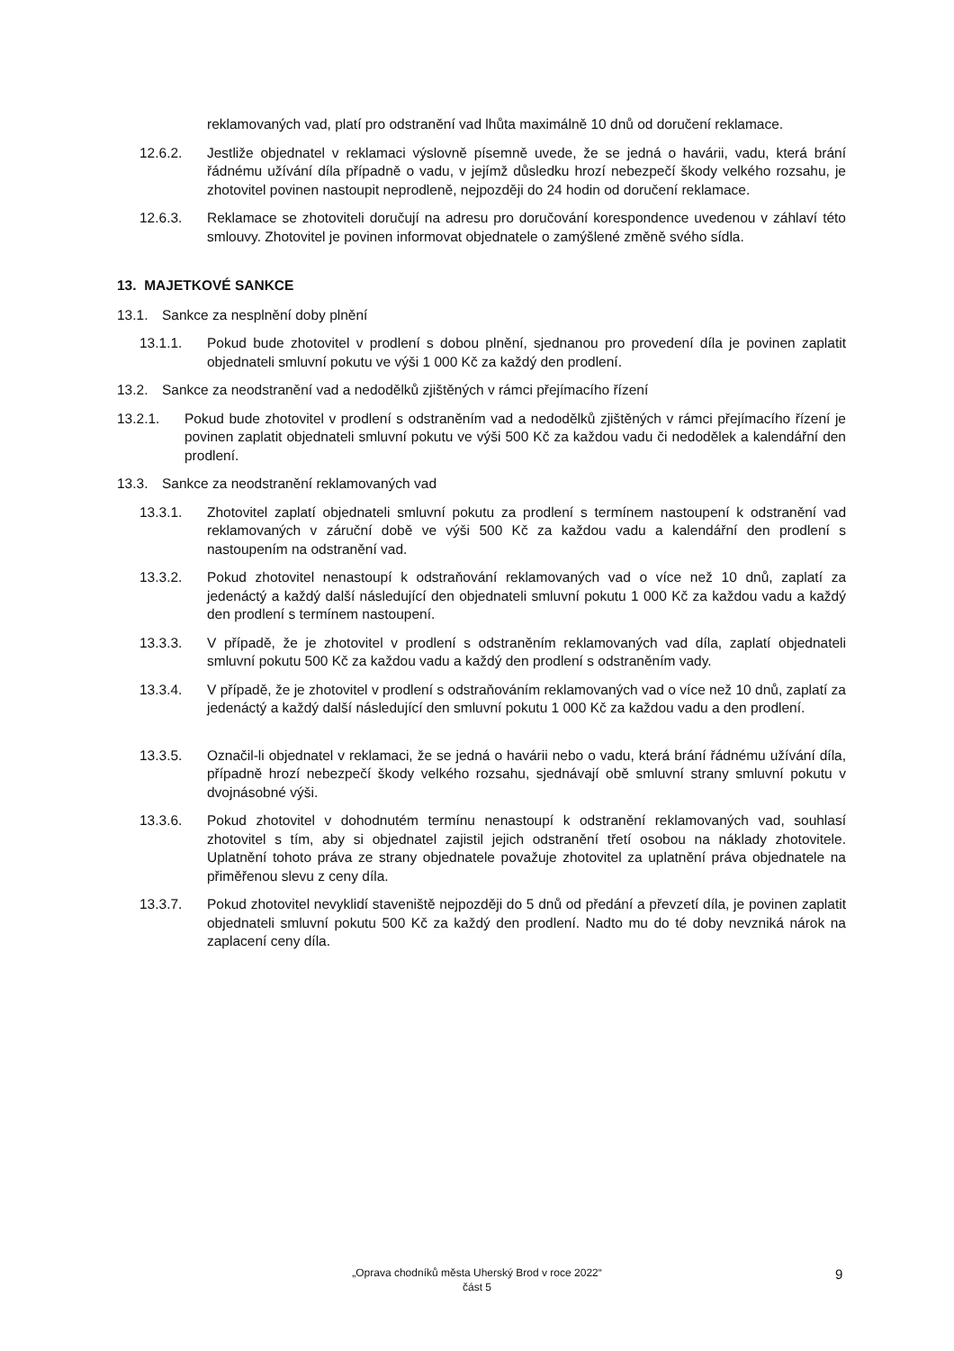reklamovaných vad, platí pro odstranění vad lhůta maximálně 10 dnů od doručení reklamace.
12.6.2. Jestliže objednatel v reklamaci výslovně písemně uvede, že se jedná o havárii, vadu, která brání řádnému užívání díla případně o vadu, v jejímž důsledku hrozí nebezpečí škody velkého rozsahu, je zhotovitel povinen nastoupit neprodleně, nejpozději do 24 hodin od doručení reklamace.
12.6.3. Reklamace se zhotoviteli doručují na adresu pro doručování korespondence uvedenou v záhlaví této smlouvy. Zhotovitel je povinen informovat objednatele o zamýšlené změně svého sídla.
13. MAJETKOVÉ SANKCE
13.1. Sankce za nesplnění doby plnění
13.1.1. Pokud bude zhotovitel v prodlení s dobou plnění, sjednanou pro provedení díla je povinen zaplatit objednateli smluvní pokutu ve výši 1 000 Kč za každý den prodlení.
13.2. Sankce za neodstranění vad a nedodělků zjištěných v rámci přejímacího řízení
13.2.1. Pokud bude zhotovitel v prodlení s odstraněním vad a nedodělků zjištěných v rámci přejímacího řízení je povinen zaplatit objednateli smluvní pokutu ve výši 500 Kč za každou vadu či nedodělek a kalendářní den prodlení.
13.3. Sankce za neodstranění reklamovaných vad
13.3.1. Zhotovitel zaplatí objednateli smluvní pokutu za prodlení s termínem nastoupení k odstranění vad reklamovaných v záruční době ve výši 500 Kč za každou vadu a kalendářní den prodlení s nastoupením na odstranění vad.
13.3.2. Pokud zhotovitel nenastoupí k odstraňování reklamovaných vad o více než 10 dnů, zaplatí za jedenáctý a každý další následující den objednateli smluvní pokutu 1 000 Kč za každou vadu a každý den prodlení s termínem nastoupení.
13.3.3. V případě, že je zhotovitel v prodlení s odstraněním reklamovaných vad díla, zaplatí objednateli smluvní pokutu 500 Kč za každou vadu a každý den prodlení s odstraněním vady.
13.3.4. V případě, že je zhotovitel v prodlení s odstraňováním reklamovaných vad o více než 10 dnů, zaplatí za jedenáctý a každý další následující den smluvní pokutu 1 000 Kč za každou vadu a den prodlení.
13.3.5. Označil-li objednatel v reklamaci, že se jedná o havárii nebo o vadu, která brání řádnému užívání díla, případně hrozí nebezpečí škody velkého rozsahu, sjednávají obě smluvní strany smluvní pokutu v dvojnásobné výši.
13.3.6. Pokud zhotovitel v dohodnutém termínu nenastoupí k odstranění reklamovaných vad, souhlasí zhotovitel s tím, aby si objednatel zajistil jejich odstranění třetí osobou na náklady zhotovitele. Uplatnění tohoto práva ze strany objednatele považuje zhotovitel za uplatnění práva objednatele na přiměřenou slevu z ceny díla.
13.3.7. Pokud zhotovitel nevyklidí staveniště nejpozději do 5 dnů od předání a převzetí díla, je povinen zaplatit objednateli smluvní pokutu 500 Kč za každý den prodlení. Nadto mu do té doby nevzniká nárok na zaplacení ceny díla.
„Oprava chodníků města Uherský Brod v roce 2022“
část 5
9